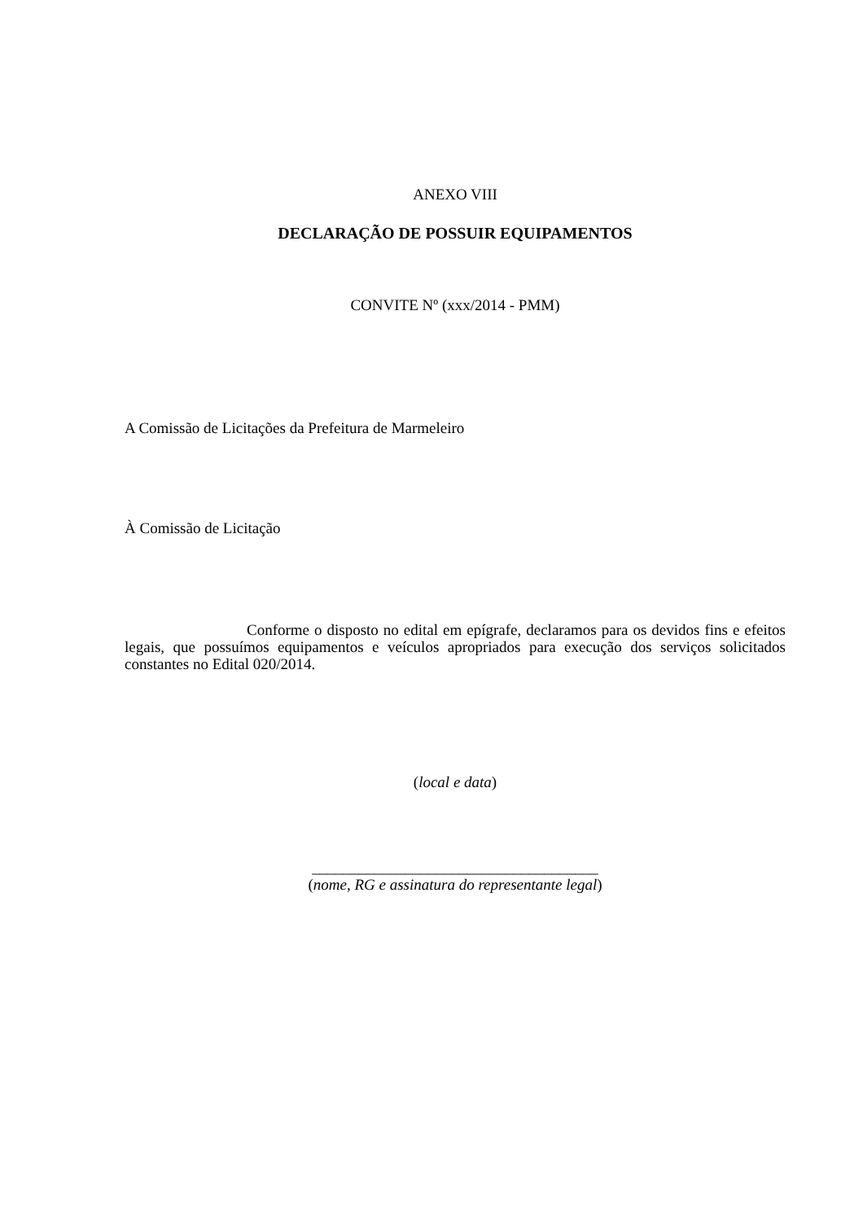ANEXO VIII
DECLARAÇÃO DE POSSUIR EQUIPAMENTOS
CONVITE Nº (xxx/2014 - PMM)
A Comissão de Licitações da Prefeitura de Marmeleiro
À Comissão de Licitação
Conforme o disposto no edital em epígrafe, declaramos para os devidos fins e efeitos legais, que possuímos equipamentos e veículos apropriados para execução dos serviços solicitados constantes no Edital 020/2014.
(local e data)
_____________________________________
(nome, RG e assinatura do representante legal)